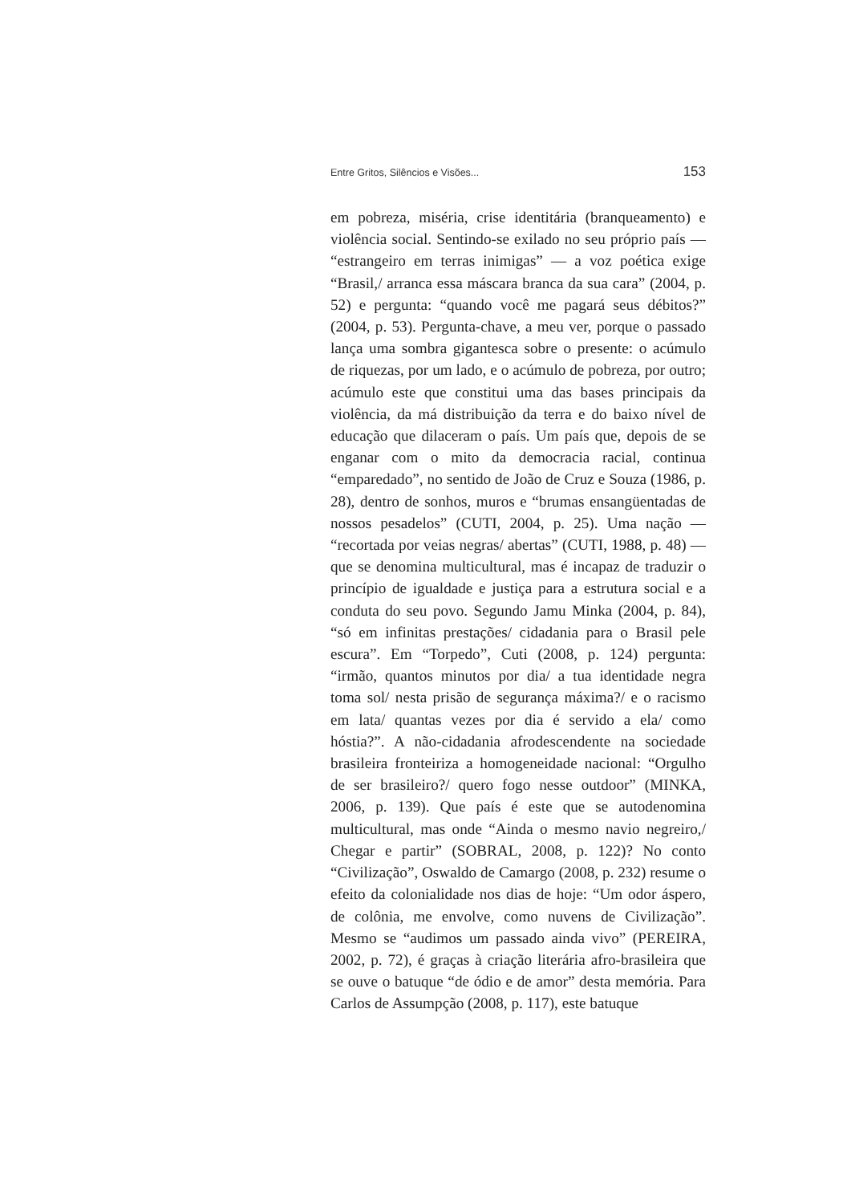Entre Gritos, Silêncios e Visões... 153
em pobreza, miséria, crise identitária (branqueamento) e violência social. Sentindo-se exilado no seu próprio país — “estrangeiro em terras inimigas” — a voz poética exige “Brasil,/ arranca essa máscara branca da sua cara” (2004, p. 52) e pergunta: “quando você me pagará seus débitos?” (2004, p. 53). Pergunta-chave, a meu ver, porque o passado lança uma sombra gigantesca sobre o presente: o acúmulo de riquezas, por um lado, e o acúmulo de pobreza, por outro; acúmulo este que constitui uma das bases principais da violência, da má distribuição da terra e do baixo nível de educação que dilaceram o país. Um país que, depois de se enganar com o mito da democracia racial, continua “emparedado”, no sentido de João de Cruz e Souza (1986, p. 28), dentro de sonhos, muros e “brumas ensangüentadas de nossos pesadelos” (CUTI, 2004, p. 25). Uma nação — “recortada por veias negras/ abertas” (CUTI, 1988, p. 48) — que se denomina multicultural, mas é incapaz de traduzir o princípio de igualdade e justiça para a estrutura social e a conduta do seu povo. Segundo Jamu Minka (2004, p. 84), “só em infinitas prestações/ cidadania para o Brasil pele escura”. Em “Torpedo”, Cuti (2008, p. 124) pergunta: “irmão, quantos minutos por dia/ a tua identidade negra toma sol/ nesta prisão de segurança máxima?/ e o racismo em lata/ quantas vezes por dia é servido a ela/ como hóstia?”. A não-cidadania afrodescendente na sociedade brasileira fronteiriza a homogeneidade nacional: “Orgulho de ser brasileiro?/ quero fogo nesse outdoor” (MINKA, 2006, p. 139). Que país é este que se autodenomina multicultural, mas onde “Ainda o mesmo navio negreiro,/ Chegar e partir” (SOBRAL, 2008, p. 122)? No conto “Civilização”, Oswaldo de Camargo (2008, p. 232) resume o efeito da colonialidade nos dias de hoje: “Um odor áspero, de colônia, me envolve, como nuvens de Civilização”. Mesmo se “audimos um passado ainda vivo” (PEREIRA, 2002, p. 72), é graças à criação literária afro-brasileira que se ouve o batuque “de ódio e de amor” desta memória. Para Carlos de Assumpção (2008, p. 117), este batuque